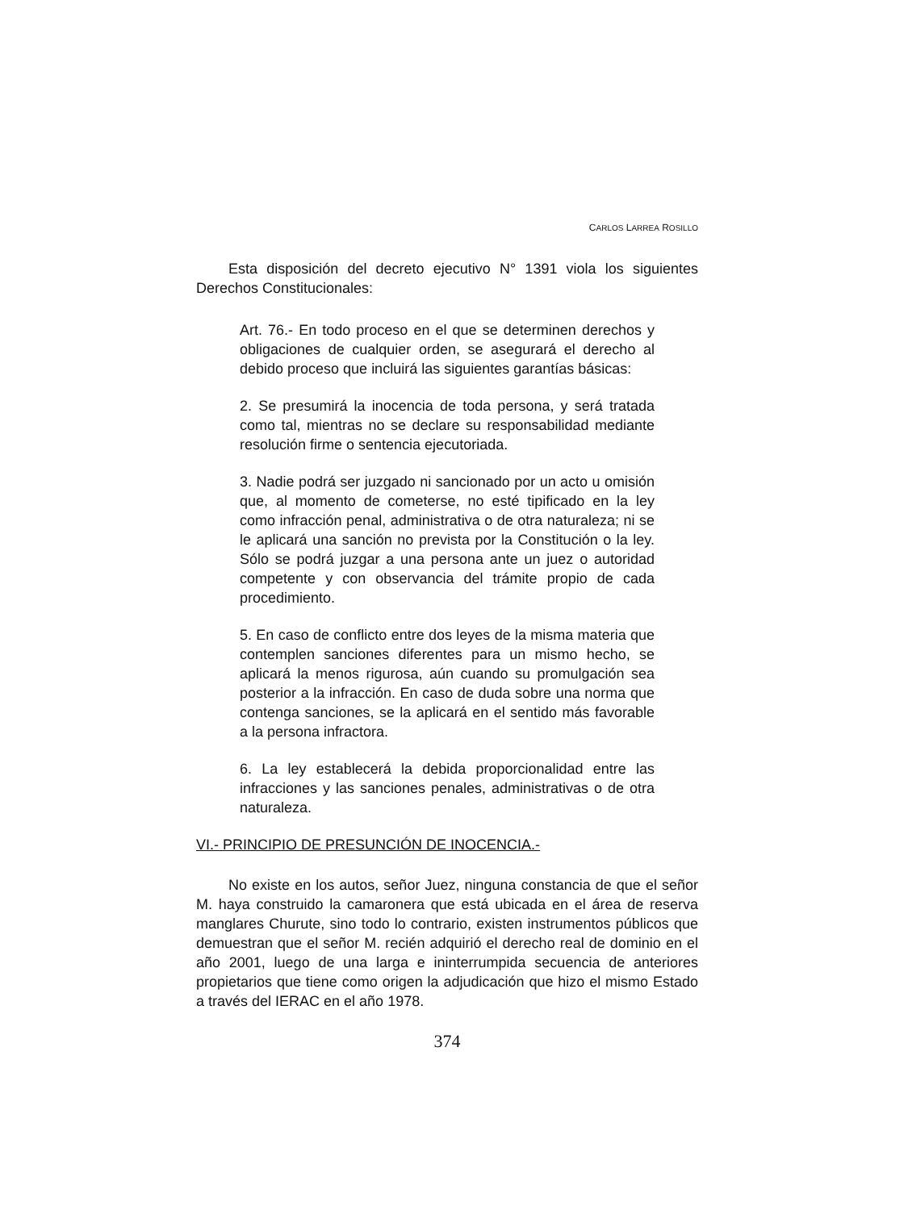CARLOS LARREA ROSILLO
Esta disposición del decreto ejecutivo N° 1391 viola los siguientes Derechos Constitucionales:
Art. 76.- En todo proceso en el que se determinen derechos y obligaciones de cualquier orden, se asegurará el derecho al debido proceso que incluirá las siguientes garantías básicas:
2. Se presumirá la inocencia de toda persona, y será tratada como tal, mientras no se declare su responsabilidad mediante resolución firme o sentencia ejecutoriada.
3. Nadie podrá ser juzgado ni sancionado por un acto u omisión que, al momento de cometerse, no esté tipificado en la ley como infracción penal, administrativa o de otra naturaleza; ni se le aplicará una sanción no prevista por la Constitución o la ley. Sólo se podrá juzgar a una persona ante un juez o autoridad competente y con observancia del trámite propio de cada procedimiento.
5. En caso de conflicto entre dos leyes de la misma materia que contemplen sanciones diferentes para un mismo hecho, se aplicará la menos rigurosa, aún cuando su promulgación sea posterior a la infracción. En caso de duda sobre una norma que contenga sanciones, se la aplicará en el sentido más favorable a la persona infractora.
6. La ley establecerá la debida proporcionalidad entre las infracciones y las sanciones penales, administrativas o de otra naturaleza.
VI.- PRINCIPIO DE PRESUNCIÓN DE INOCENCIA.-
No existe en los autos, señor Juez, ninguna constancia de que el señor M. haya construido la camaronera que está ubicada en el área de reserva manglares Churute, sino todo lo contrario, existen instrumentos públicos que demuestran que el señor M. recién adquirió el derecho real de dominio en el año 2001, luego de una larga e ininterrumpida secuencia de anteriores propietarios que tiene como origen la adjudicación que hizo el mismo Estado a través del IERAC en el año 1978.
374